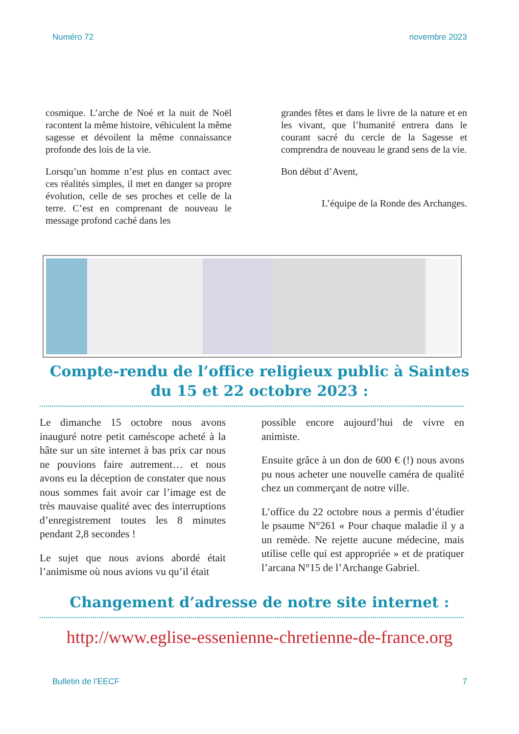Numéro 72 novembre 2023
cosmique. L’arche de Noé et la nuit de Noël racontent la même histoire, véhiculent la même sagesse et dévoilent la même connaissance profonde des lois de la vie.
Lorsqu’un homme n’est plus en contact avec ces réalités simples, il met en danger sa propre évolution, celle de ses proches et celle de la terre. C’est en comprenant de nouveau le message profond caché dans les
grandes fêtes et dans le livre de la nature et en les vivant, que l’humanité entrera dans le courant sacré du cercle de la Sagesse et comprendra de nouveau le grand sens de la vie.
Bon début d’Avent,
L’équipe de la Ronde des Archanges.
Compte-rendu de l’office religieux public à Saintes
du 15 et 22 octobre 2023 :
Le dimanche 15 octobre nous avons inauguré notre petit caméscope acheté à la hâte sur un site internet à bas prix car nous ne pouvions faire autrement… et nous avons eu la déception de constater que nous nous sommes fait avoir car l’image est de très mauvaise qualité avec des interruptions d’enregistrement toutes les 8 minutes pendant 2,8 secondes !
Le sujet que nous avions abordé était l’animisme où nous avions vu qu’il était
possible encore aujourd’hui de vivre en animiste.
Ensuite grâce à un don de 600 € (!) nous avons pu nous acheter une nouvelle caméra de qualité chez un commerçant de notre ville.
L’office du 22 octobre nous a permis d’étudier le psaume N°261 « Pour chaque maladie il y a un remède. Ne rejette aucune médecine, mais utilise celle qui est appropriée » et de pratiquer l’arcana N°15 de l’Archange Gabriel.
Changement d’adresse de notre site internet :
http://www.eglise-essenienne-chretienne-de-france.org
Bulletin de l’EECF 7